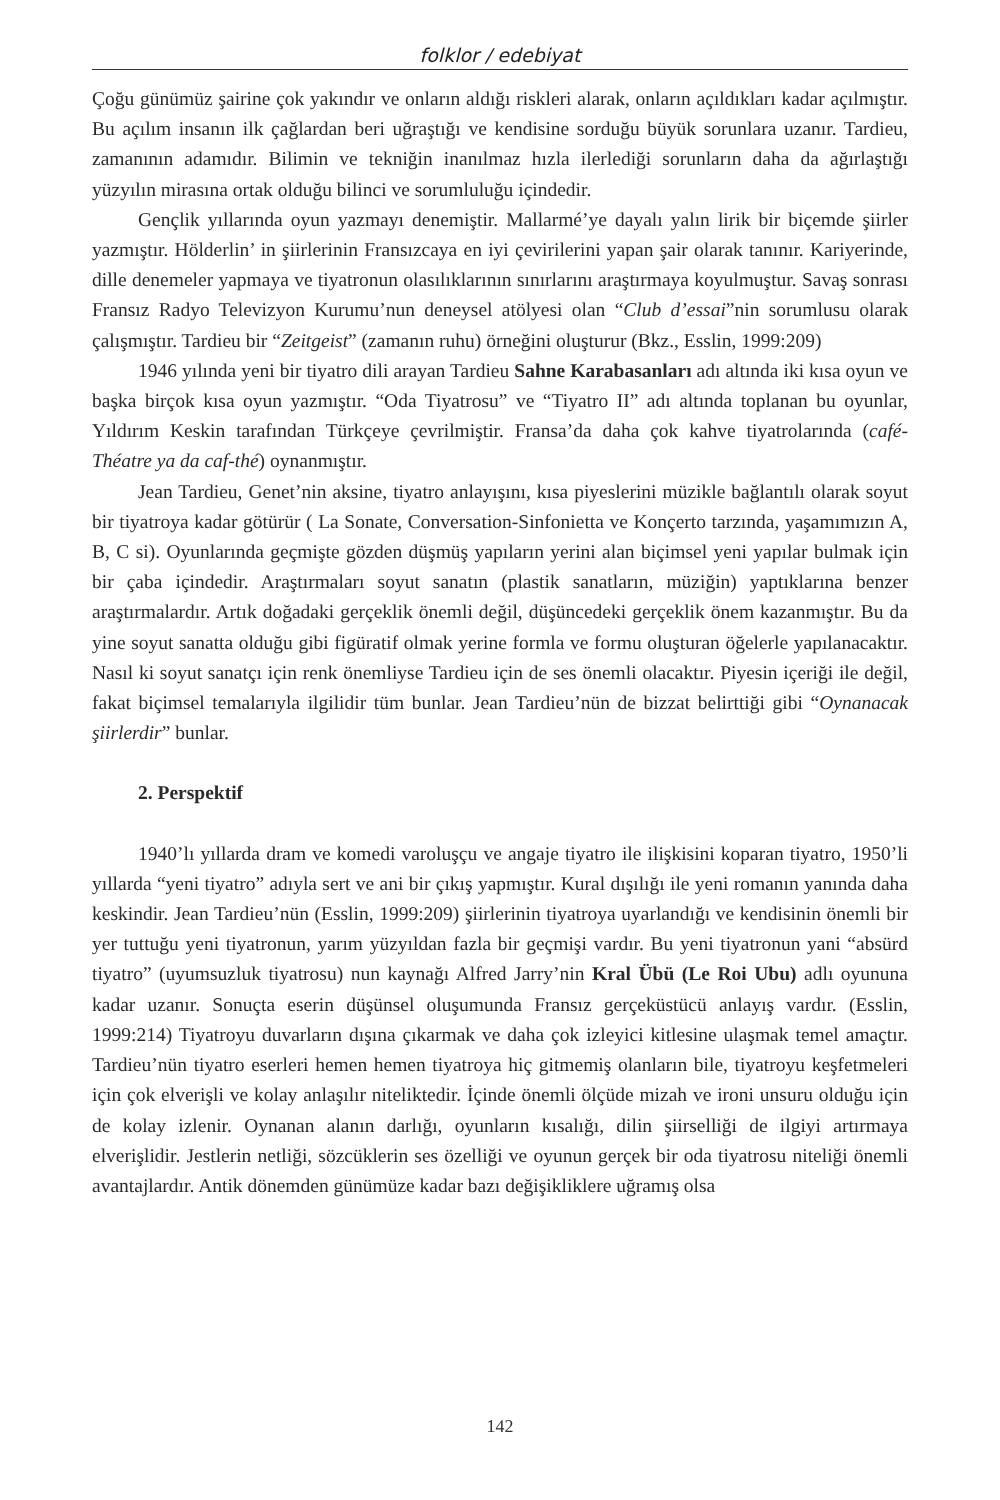folklor / edebiyat
Çoğu günümüz şairine çok yakındır ve onların aldığı riskleri alarak, onların açıldıkları kadar açılmıştır. Bu açılım insanın ilk çağlardan beri uğraştığı ve kendisine sorduğu büyük sorunlara uzanır. Tardieu, zamanının adamıdır. Bilimin ve tekniğin inanılmaz hızla ilerlediği sorunların daha da ağırlaştığı yüzyılın mirasına ortak olduğu bilinci ve sorumluluğu içindedir.
Gençlik yıllarında oyun yazmayı denemiştir. Mallarmé’ye dayalı yalın lirik bir biçemde şiirler yazmıştır. Hölderlin’ in şiirlerinin Fransızcaya en iyi çevirilerini yapan şair olarak tanınır. Kariyerinde, dille denemeler yapmaya ve tiyatronun olasılıklarının sınırlarını araştırmaya koyulmuştur. Savaş sonrası Fransız Radyo Televizyon Kurumu’nun deneysel atölyesi olan “Club d’essai”nin sorumlusu olarak çalışmıştır. Tardieu bir “Zeitgeist” (zamanın ruhu) örneğini oluşturur (Bkz., Esslin, 1999:209)
1946 yılında yeni bir tiyatro dili arayan Tardieu Sahne Karabasanları adı altında iki kısa oyun ve başka birçok kısa oyun yazmıştır. “Oda Tiyatrosu” ve “Tiyatro II” adı altında toplanan bu oyunlar, Yıldırım Keskin tarafından Türkçeye çevrilmiştir. Fransa’da daha çok kahve tiyatrolarında (café-Théatre ya da caf-thé) oynanmıştır.
Jean Tardieu, Genet’nin aksine, tiyatro anlayışını, kısa piyeslerini müzikle bağlantılı olarak soyut bir tiyatroya kadar götürür ( La Sonate, Conversation-Sinfonietta ve Konçerto tarzında, yaşamımızın A, B, C si). Oyunlarında geçmişte gözden düşmüş yapıların yerini alan biçimsel yeni yapılar bulmak için bir çaba içindedir. Araştırmaları soyut sanatın (plastik sanatların, müziğin) yaptıklarına benzer araştırmalardır. Artık doğadaki gerçeklik önemli değil, düşüncedeki gerçeklik önem kazanmıştır. Bu da yine soyut sanatta olduğu gibi figüratif olmak yerine formla ve formu oluşturan öğelerle yapılanacaktır. Nasıl ki soyut sanatçı için renk önemliyse Tardieu için de ses önemli olacaktır. Piyesin içeriği ile değil, fakat biçimsel temalarıyla ilgilidir tüm bunlar. Jean Tardieu’nün de bizzat belirttiği gibi “Oynanacak şiirlerdir” bunlar.
2. Perspektif
1940’lı yıllarda dram ve komedi varoluşçu ve angaje tiyatro ile ilişkisini koparan tiyatro, 1950’li yıllarda “yeni tiyatro” adıyla sert ve ani bir çıkış yapmıştır. Kural dışılığı ile yeni romanın yanında daha keskindir. Jean Tardieu’nün (Esslin, 1999:209) şiirlerinin tiyatroya uyarlandığı ve kendisinin önemli bir yer tuttuğu yeni tiyatronun, yarım yüzyıldan fazla bir geçmişi vardır. Bu yeni tiyatronun yani “absürd tiyatro” (uyumsuzluk tiyatrosu) nun kaynağı Alfred Jarry’nin Kral Übü (Le Roi Ubu) adlı oyununa kadar uzanır. Sonuçta eserin düşünsel oluşumunda Fransız gerçeküstücü anlayış vardır. (Esslin, 1999:214) Tiyatroyu duvarların dışına çıkarmak ve daha çok izleyici kitlesine ulaşmak temel amaçtır. Tardieu’nün tiyatro eserleri hemen hemen tiyatroya hiç gitmemiş olanların bile, tiyatroyu keşfetmeleri için çok elverişli ve kolay anlaşılır niteliktedir. İçinde önemli ölçüde mizah ve ironi unsuru olduğu için de kolay izlenir. Oynanan alanın darlığı, oyunların kısalığı, dilin şiirselliği de ilgiyi artırmaya elverişlidir. Jestlerin netliği, sözcüklerin ses özelliği ve oyunun gerçek bir oda tiyatrosu niteliği önemli avantajlardır. Antik dönemden günümüze kadar bazı değişikliklere uğramış olsa
142